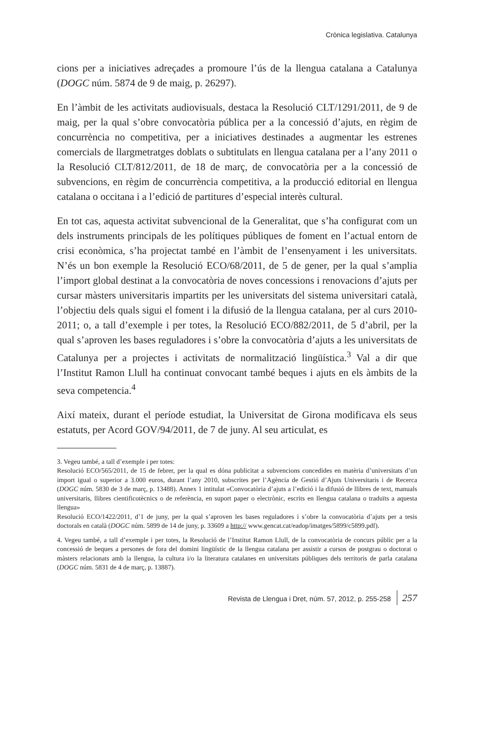Crònica legislativa. Catalunya
cions per a iniciatives adreçades a promoure l’ús de la llengua catalana a Catalunya (DOGC núm. 5874 de 9 de maig, p. 26297).
En l’àmbit de les activitats audiovisuals, destaca la Resolució CLT/1291/2011, de 9 de maig, per la qual s’obre convocatòria pública per a la concessió d’ajuts, en règim de concurrència no competitiva, per a iniciatives destinades a augmentar les estrenes comercials de llargmetratges doblats o subtitulats en llengua catalana per a l’any 2011 o la Resolució CLT/812/2011, de 18 de març, de convocatòria per a la concessió de subvencions, en règim de concurrència competitiva, a la producció editorial en llengua catalana o occitana i a l’edició de partitures d’especial interès cultural.
En tot cas, aquesta activitat subvencional de la Generalitat, que s’ha configurat com un dels instruments principals de les polítiques públiques de foment en l’actual entorn de crisi econòmica, s’ha projectat també en l’àmbit de l’ensenyament i les universitats. N’és un bon exemple la Resolució ECO/68/2011, de 5 de gener, per la qual s’amplia l’import global destinat a la convocatòria de noves concessions i renovacions d’ajuts per cursar màsters universitaris impartits per les universitats del sistema universitari català, l’objectiu dels quals sigui el foment i la difusió de la llengua catalana, per al curs 2010-2011; o, a tall d’exemple i per totes, la Resolució ECO/882/2011, de 5 d’abril, per la qual s’aproven les bases reguladores i s’obre la convocatòria d’ajuts a les universitats de Catalunya per a projectes i activitats de normalització lingüística.<sup>3</sup> Val a dir que l’Institut Ramon Llull ha continuat convocant també beques i ajuts en els àmbits de la seva competencia.<sup>4</sup>
Així mateix, durant el període estudiat, la Universitat de Girona modificava els seus estatuts, per Acord GOV/94/2011, de 7 de juny. Al seu articulat, es
3. Vegeu també, a tall d’exemple i per totes:
Resolució ECO/565/2011, de 15 de febrer, per la qual es dóna publicitat a subvencions concedides en matèria d’universitats d’un import igual o superior a 3.000 euros, durant l’any 2010, subscrites per l’Agència de Gestió d’Ajuts Universitaris i de Recerca (DOGC núm. 5830 de 3 de març, p. 13488). Annex 1 intitulat «Convocatòria d’ajuts a l’edició i la difusió de llibres de text, manuals universitaris, llibres cientificotècnics o de referència, en suport paper o electrònic, escrits en llengua catalana o traduïts a aquesta llengua»
Resolució ECO/1422/2011, d’1 de juny, per la qual s’aproven les bases reguladores i s’obre la convocatòria d’ajuts per a tesis doctorals en català (DOGC núm. 5899 de 14 de juny, p. 33609 a http:// www.gencat.cat/eadop/imatges/5899/c5899.pdf).
4. Vegeu també, a tall d’exemple i per totes, la Resolució de l’Institut Ramon Llull, de la convocatòria de concurs públic per a la concessió de beques a persones de fora del domini lingüístic de la llengua catalana per assistir a cursos de postgrau o doctorat o màsters relacionats amb la llengua, la cultura i/o la literatura catalanes en universitats públiques dels territoris de parla catalana (DOGC núm. 5831 de 4 de març, p. 13887).
Revista de Llengua i Dret, núm. 57, 2012, p. 255-258 257